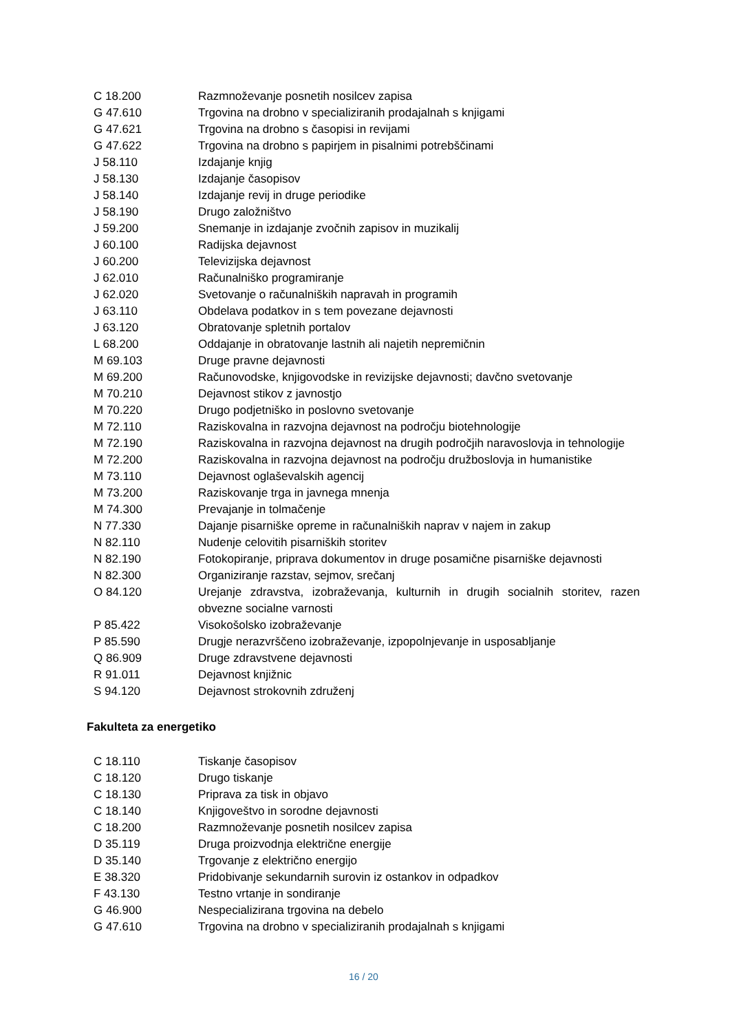| C 18.200 | Razmnoževanje posnetih nosilcev zapisa |
| G 47.610 | Trgovina na drobno v specializiranih prodajalnah s knjigami |
| G 47.621 | Trgovina na drobno s časopisi in revijami |
| G 47.622 | Trgovina na drobno s papirjem in pisalnimi potrebščinami |
| J 58.110 | Izdajanje knjig |
| J 58.130 | Izdajanje časopisov |
| J 58.140 | Izdajanje revij in druge periodike |
| J 58.190 | Drugo založništvo |
| J 59.200 | Snemanje in izdajanje zvočnih zapisov in muzikalij |
| J 60.100 | Radijska dejavnost |
| J 60.200 | Televizijska dejavnost |
| J 62.010 | Računalniško programiranje |
| J 62.020 | Svetovanje o računalniških napravah in programih |
| J 63.110 | Obdelava podatkov in s tem povezane dejavnosti |
| J 63.120 | Obratovanje spletnih portalov |
| L 68.200 | Oddajanje in obratovanje lastnih ali najetih nepremičnin |
| M 69.103 | Druge pravne dejavnosti |
| M 69.200 | Računovodske, knjigovodske in revizijske dejavnosti; davčno svetovanje |
| M 70.210 | Dejavnost stikov z javnostjo |
| M 70.220 | Drugo podjetniško in poslovno svetovanje |
| M 72.110 | Raziskovalna in razvojna dejavnost na področju biotehnologije |
| M 72.190 | Raziskovalna in razvojna dejavnost na drugih področjih naravoslovja in tehnologije |
| M 72.200 | Raziskovalna in razvojna dejavnost na področju družboslovja in humanistike |
| M 73.110 | Dejavnost oglaševalskih agencij |
| M 73.200 | Raziskovanje trga in javnega mnenja |
| M 74.300 | Prevajanje in tolmačenje |
| N 77.330 | Dajanje pisarniške opreme in računalniških naprav v najem in zakup |
| N 82.110 | Nudenje celovitih pisarniških storitev |
| N 82.190 | Fotokopiranje, priprava dokumentov in druge posamične pisarniške dejavnosti |
| N 82.300 | Organiziranje razstav, sejmov, srečanj |
| O 84.120 | Urejanje zdravstva, izobraževanja, kulturnih in drugih socialnih storitev, razen obvezne socialne varnosti |
| P 85.422 | Visokošolsko izobraževanje |
| P 85.590 | Drugje nerazvrščeno izobraževanje, izpopolnjevanje in usposabljanje |
| Q 86.909 | Druge zdravstvene dejavnosti |
| R 91.011 | Dejavnost knjižnic |
| S 94.120 | Dejavnost strokovnih združenj |
Fakulteta za energetiko
| C 18.110 | Tiskanje časopisov |
| C 18.120 | Drugo tiskanje |
| C 18.130 | Priprava za tisk in objavo |
| C 18.140 | Knjigoveštvo in sorodne dejavnosti |
| C 18.200 | Razmnoževanje posnetih nosilcev zapisa |
| D 35.119 | Druga proizvodnja električne energije |
| D 35.140 | Trgovanje z električno energijo |
| E 38.320 | Pridobivanje sekundarnih surovin iz ostankov in odpadkov |
| F 43.130 | Testno vrtanje in sondiranje |
| G 46.900 | Nespecializirana trgovina na debelo |
| G 47.610 | Trgovina na drobno v specializiranih prodajalnah s knjigami |
16 / 20